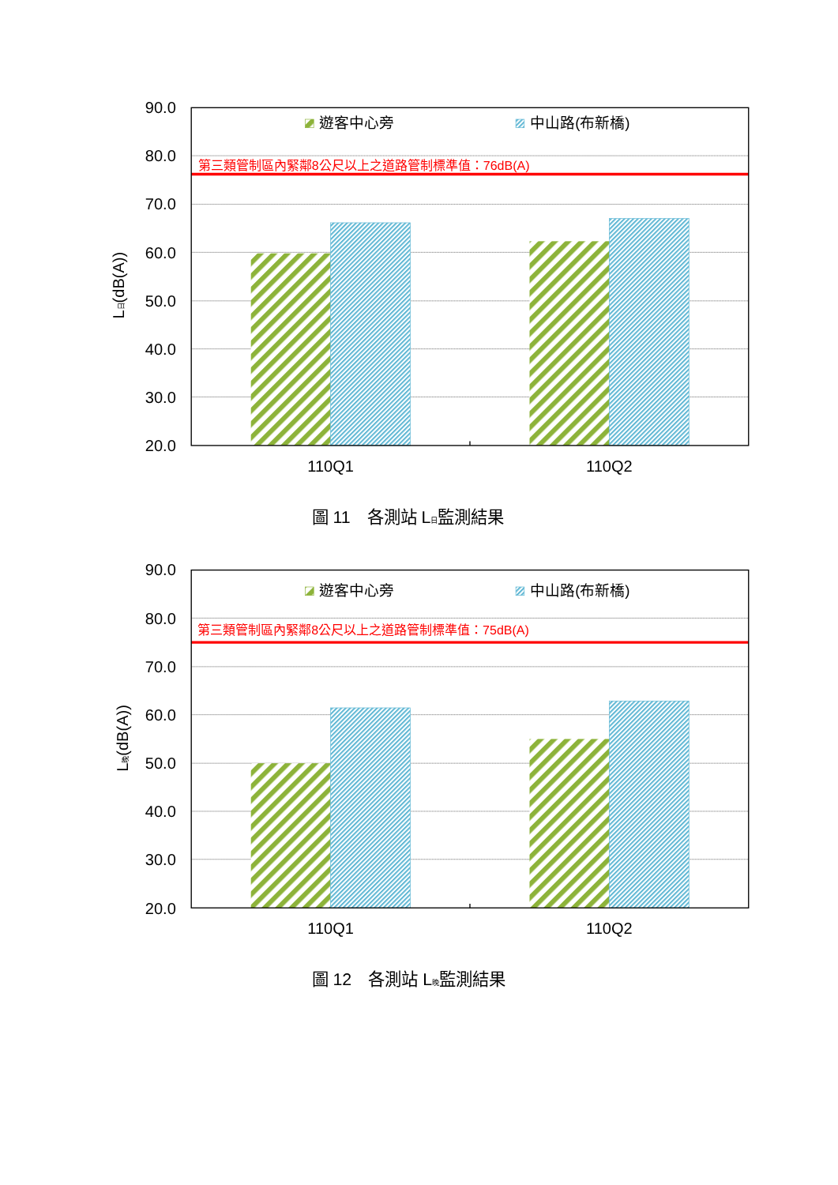90.0
80.0
70.0
60.0
50.0
40.0
30.0
20.0
L日(dB(A))
第三類管制區內緊鄰8公尺以上之道路管制標準值：76dB(A)
遊客中心旁
中山路(布新橋)
110Q1
110Q2
圖 11　各測站 L日監測結果
90.0
80.0
70.0
60.0
50.0
40.0
30.0
20.0
L晚(dB(A))
第三類管制區內緊鄰8公尺以上之道路管制標準值：75dB(A)
遊客中心旁
中山路(布新橋)
110Q1
110Q2
圖 12　各測站 L晚監測結果